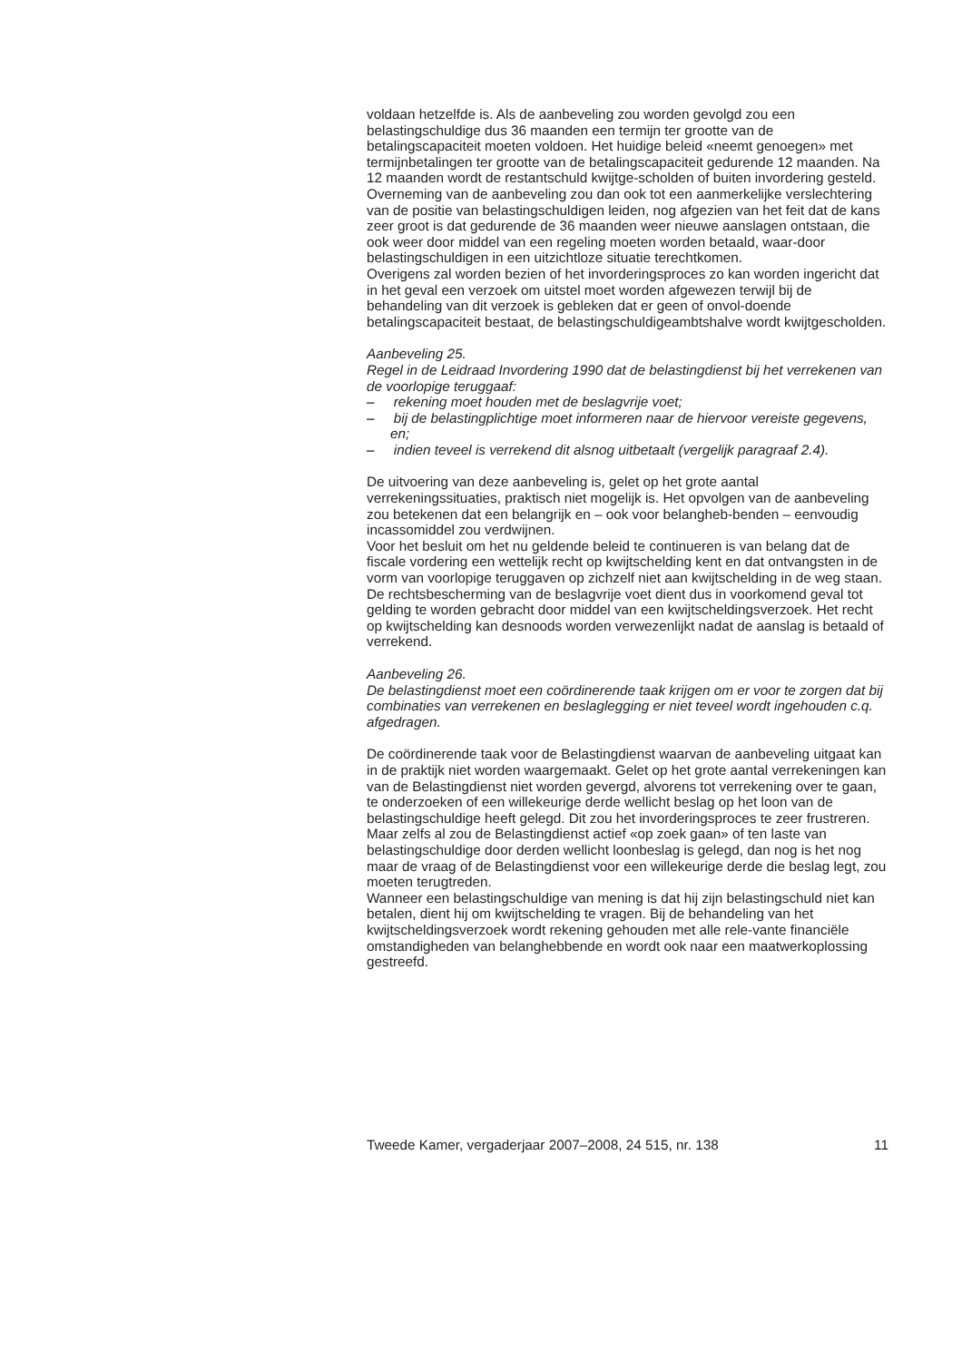voldaan hetzelfde is. Als de aanbeveling zou worden gevolgd zou een belastingschuldige dus 36 maanden een termijn ter grootte van de betalingscapaciteit moeten voldoen. Het huidige beleid «neemt genoegen» met termijnbetalingen ter grootte van de betalingscapaciteit gedurende 12 maanden. Na 12 maanden wordt de restantschuld kwijtge-scholden of buiten invordering gesteld. Overneming van de aanbeveling zou dan ook tot een aanmerkelijke verslechtering van de positie van belastingschuldigen leiden, nog afgezien van het feit dat de kans zeer groot is dat gedurende de 36 maanden weer nieuwe aanslagen ontstaan, die ook weer door middel van een regeling moeten worden betaald, waar-door belastingschuldigen in een uitzichtloze situatie terechtkomen.
Overigens zal worden bezien of het invorderingsproces zo kan worden ingericht dat in het geval een verzoek om uitstel moet worden afgewezen terwijl bij de behandeling van dit verzoek is gebleken dat er geen of onvol-doende betalingscapaciteit bestaat, de belastingschuldigeambtshalve wordt kwijtgescholden.
Aanbeveling 25.
Regel in de Leidraad Invordering 1990 dat de belastingdienst bij het verrekenen van de voorlopige teruggaaf:
– rekening moet houden met de beslagvrije voet;
– bij de belastingplichtige moet informeren naar de hiervoor vereiste gegevens, en;
– indien teveel is verrekend dit alsnog uitbetaalt (vergelijk paragraaf 2.4).
De uitvoering van deze aanbeveling is, gelet op het grote aantal verrekeningssituaties, praktisch niet mogelijk is. Het opvolgen van de aanbeveling zou betekenen dat een belangrijk en – ook voor belangheb-benden – eenvoudig incassomiddel zou verdwijnen.
Voor het besluit om het nu geldende beleid te continueren is van belang dat de fiscale vordering een wettelijk recht op kwijtschelding kent en dat ontvangsten in de vorm van voorlopige teruggaven op zichzelf niet aan kwijtschelding in de weg staan. De rechtsbescherming van de beslagvrije voet dient dus in voorkomend geval tot gelding te worden gebracht door middel van een kwijtscheldingsverzoek. Het recht op kwijtschelding kan desnoods worden verwezenlijkt nadat de aanslag is betaald of verrekend.
Aanbeveling 26.
De belastingdienst moet een coördinerende taak krijgen om er voor te zorgen dat bij combinaties van verrekenen en beslaglegging er niet teveel wordt ingehouden c.q. afgedragen.
De coördinerende taak voor de Belastingdienst waarvan de aanbeveling uitgaat kan in de praktijk niet worden waargemaakt. Gelet op het grote aantal verrekeningen kan van de Belastingdienst niet worden gevergd, alvorens tot verrekening over te gaan, te onderzoeken of een willekeurige derde wellicht beslag op het loon van de belastingschuldige heeft gelegd. Dit zou het invorderingsproces te zeer frustreren. Maar zelfs al zou de Belastingdienst actief «op zoek gaan» of ten laste van belastingschuldige door derden wellicht loonbeslag is gelegd, dan nog is het nog maar de vraag of de Belastingdienst voor een willekeurige derde die beslag legt, zou moeten terugtreden.
Wanneer een belastingschuldige van mening is dat hij zijn belastingschuld niet kan betalen, dient hij om kwijtschelding te vragen. Bij de behandeling van het kwijtscheldingsverzoek wordt rekening gehouden met alle rele-vante financiële omstandigheden van belanghebbende en wordt ook naar een maatwerkoplossing gestreefd.
Tweede Kamer, vergaderjaar 2007–2008, 24 515, nr. 138 11